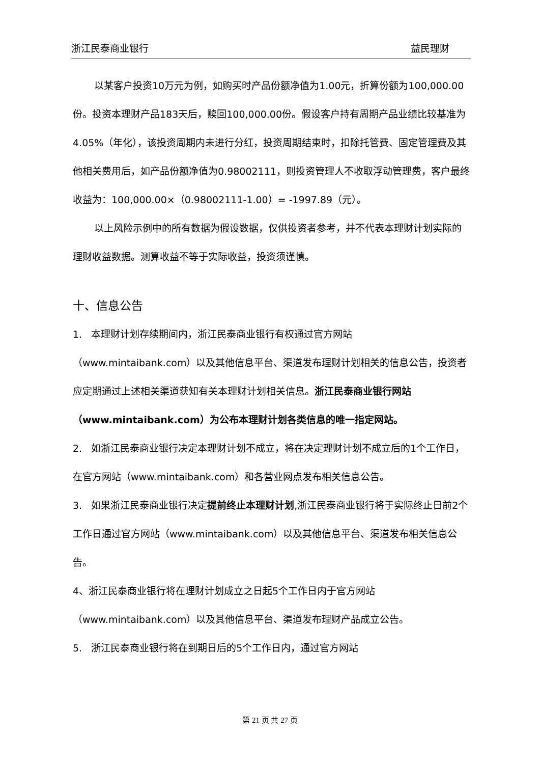浙江民泰商业银行 益民理财
以某客户投资10万元为例，如购买时产品份额净值为1.00元，折算份额为100,000.00份。投资本理财产品183天后，赎回100,000.00份。假设客户持有周期产品业绩比较基准为4.05%（年化），该投资周期内未进行分红，投资周期结束时，扣除托管费、固定管理费及其他相关费用后，如产品份额净值为0.98002111，则投资管理人不收取浮动管理费，客户最终收益为：100,000.00×（0.98002111-1.00）= -1997.89（元）。
以上风险示例中的所有数据为假设数据，仅供投资者参考，并不代表本理财计划实际的理财收益数据。测算收益不等于实际收益，投资须谨慎。
十、信息公告
1. 本理财计划存续期间内，浙江民泰商业银行有权通过官方网站（www.mintaibank.com）以及其他信息平台、渠道发布理财计划相关的信息公告，投资者应定期通过上述相关渠道获知有关本理财计划相关信息。浙江民泰商业银行网站（www.mintaibank.com）为公布本理财计划各类信息的唯一指定网站。
2. 如浙江民泰商业银行决定本理财计划不成立，将在决定理财计划不成立后的1个工作日，在官方网站（www.mintaibank.com）和各营业网点发布相关信息公告。
3. 如果浙江民泰商业银行决定提前终止本理财计划,浙江民泰商业银行将于实际终止日前2个工作日通过官方网站（www.mintaibank.com）以及其他信息平台、渠道发布相关信息公告。
4、浙江民泰商业银行将在理财计划成立之日起5个工作日内于官方网站（www.mintaibank.com）以及其他信息平台、渠道发布理财产品成立公告。
5. 浙江民泰商业银行将在到期日后的5个工作日内，通过官方网站
第 21 页 共 27 页